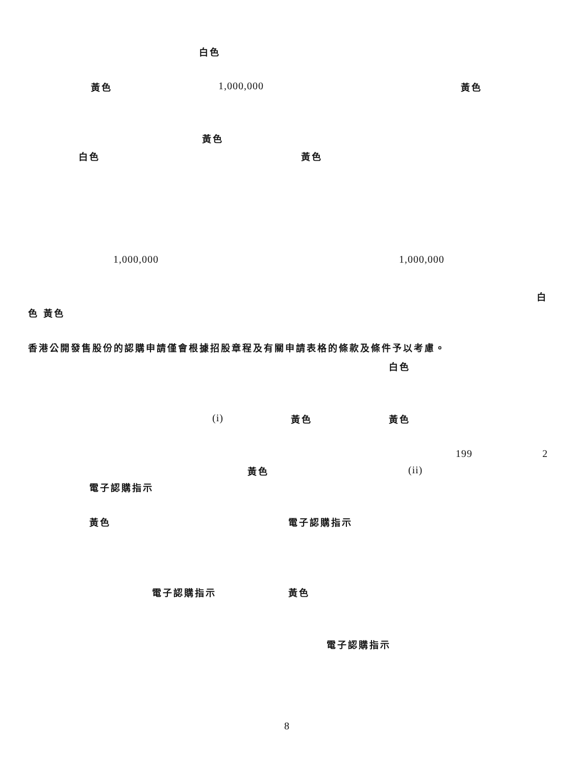白色
黃色 1,000,000 黃色
黃色
白色 黃色
1,000,000 1,000,000
白
色 黃色
香港公開發售股份的認購申請僅會根據招股章程及有關申請表格的條款及條件予以考慮。
白色
(i) 黃色 黃色
199 2
黃色 (ii)
電子認購指示
黃色 電子認購指示
電子認購指示 黃色
電子認購指示
8